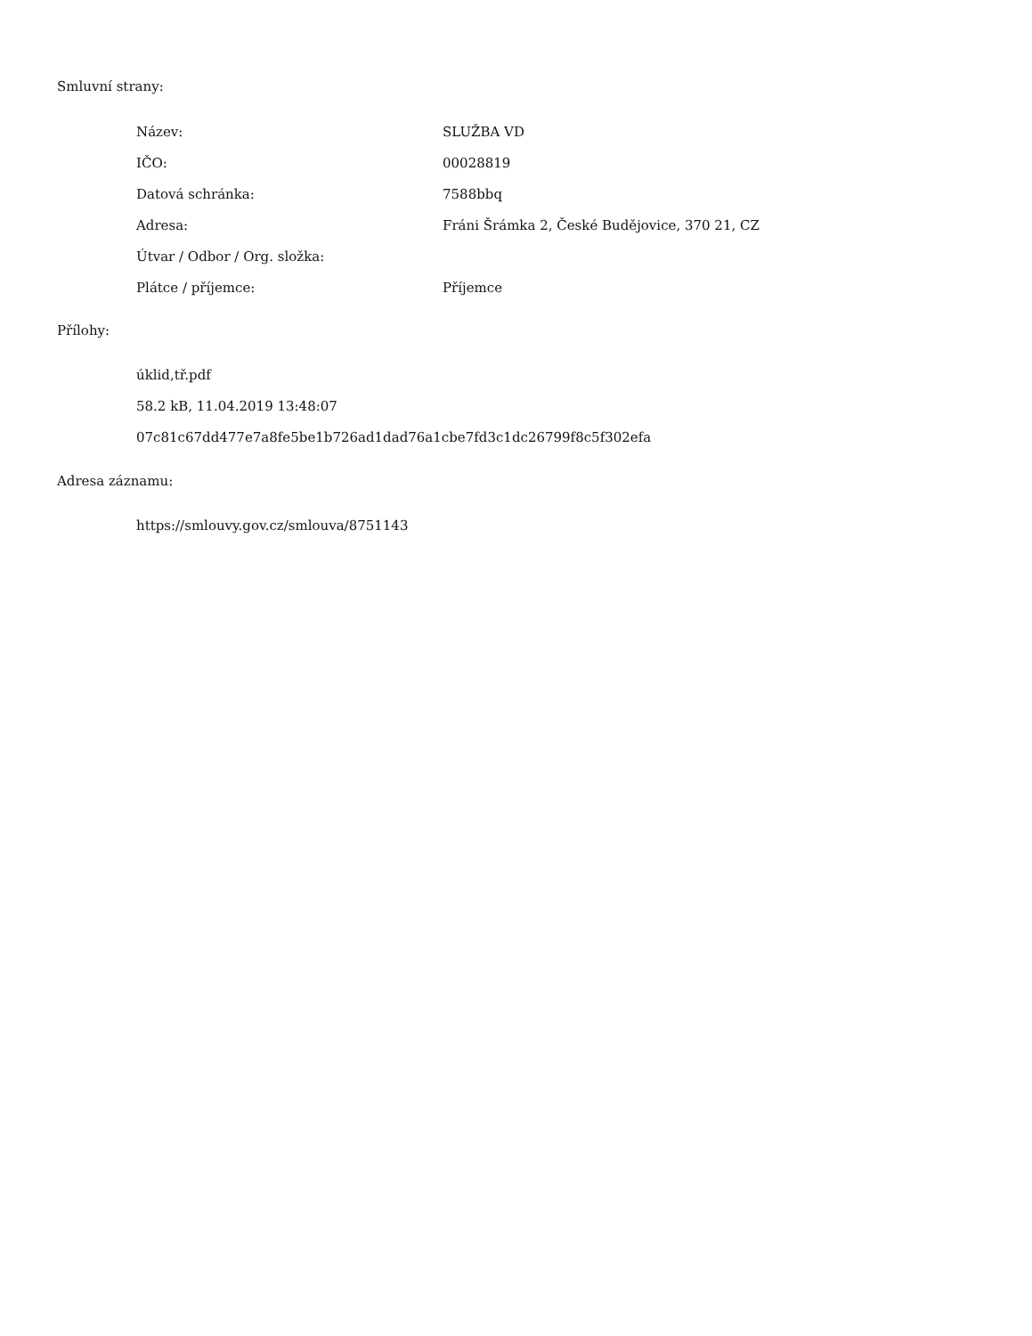Smluvní strany:
| Název: | SLUŽBA VD |
| IČO: | 00028819 |
| Datová schránka: | 7588bbq |
| Adresa: | Fráni Šrámka 2, České Budějovice, 370 21, CZ |
| Útvar / Odbor / Org. složka: | |
| Plátce / příjemce: | Příjemce |
Přílohy:
úklid,tř.pdf
58.2 kB, 11.04.2019 13:48:07
07c81c67dd477e7a8fe5be1b726ad1dad76a1cbe7fd3c1dc26799f8c5f302efa
Adresa záznamu:
https://smlouvy.gov.cz/smlouva/8751143